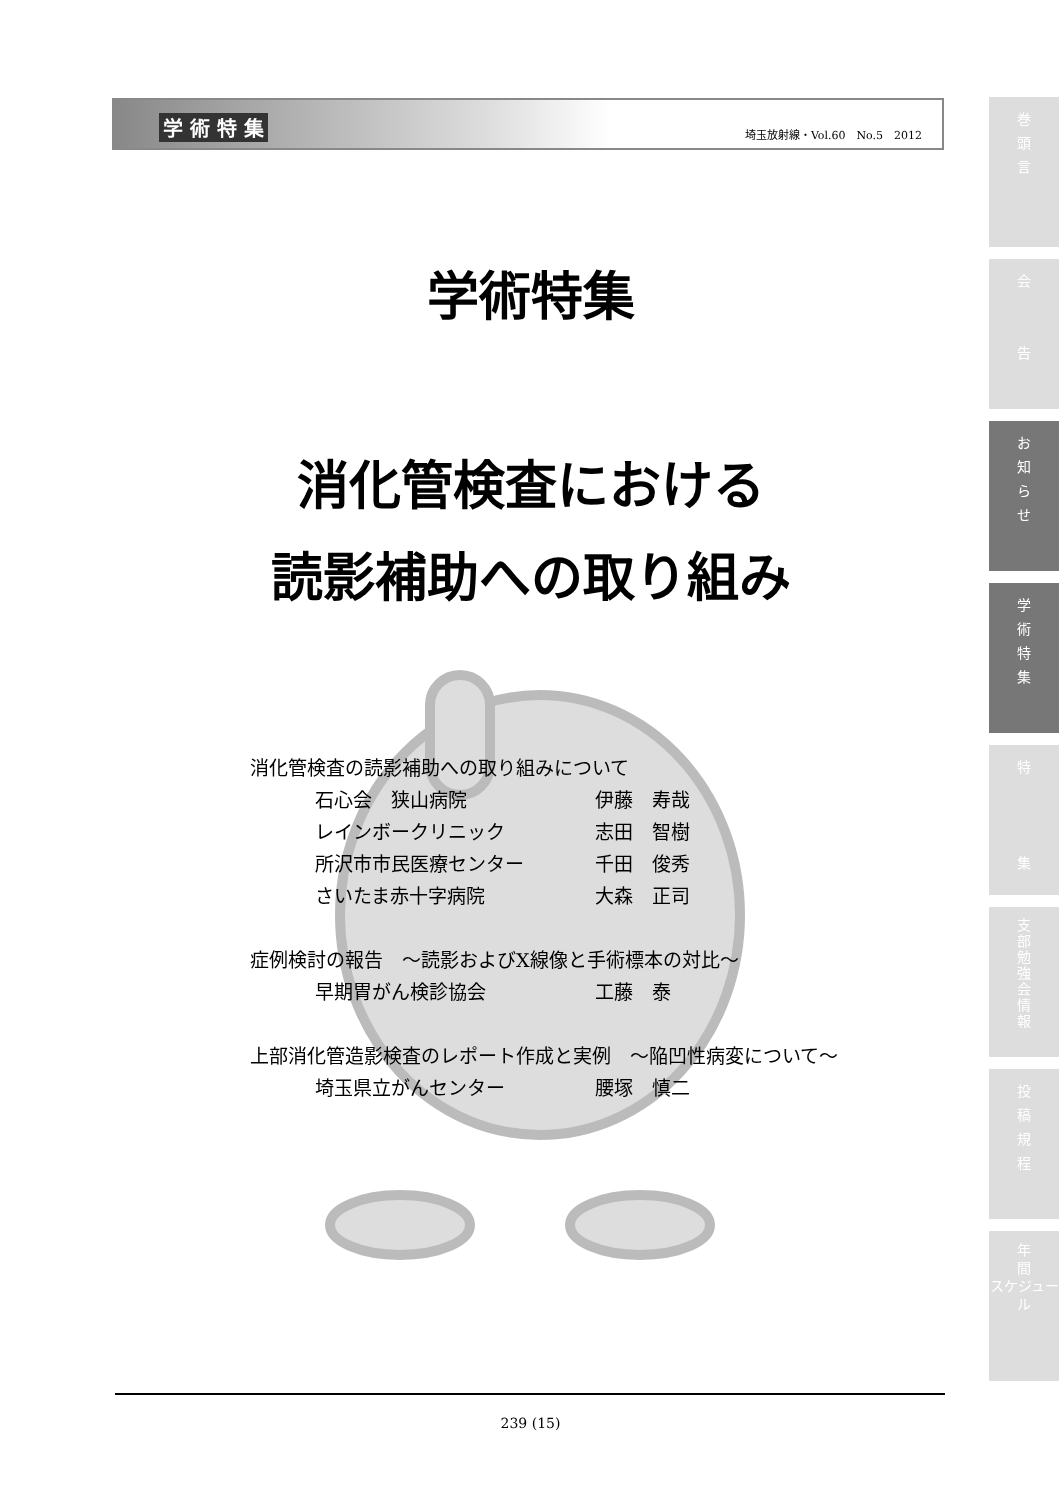学 術 特 集 埼玉放射線・Vol.60　No.5　2012
学術特集
消化管検査における
読影補助への取り組み
消化管検査の読影補助への取り組みについて
石心会　狭山病院 伊藤　寿哉
レインボークリニック 志田　智樹
所沢市市民医療センター 千田　俊秀
さいたま赤十字病院 大森　正司
症例検討の報告　～読影およびX線像と手術標本の対比～
早期胃がん検診協会 工藤　泰
上部消化管造影検査のレポート作成と実例　～陥凹性病変について～
埼玉県立がんセンター 腰塚　慎二
239 (15)
巻
頭
言
会
告
お
知
ら
せ
学
術
特
集
特
集
支
部
勉
強
会
情
報
投
稿
規
程
年
間
スケジュール